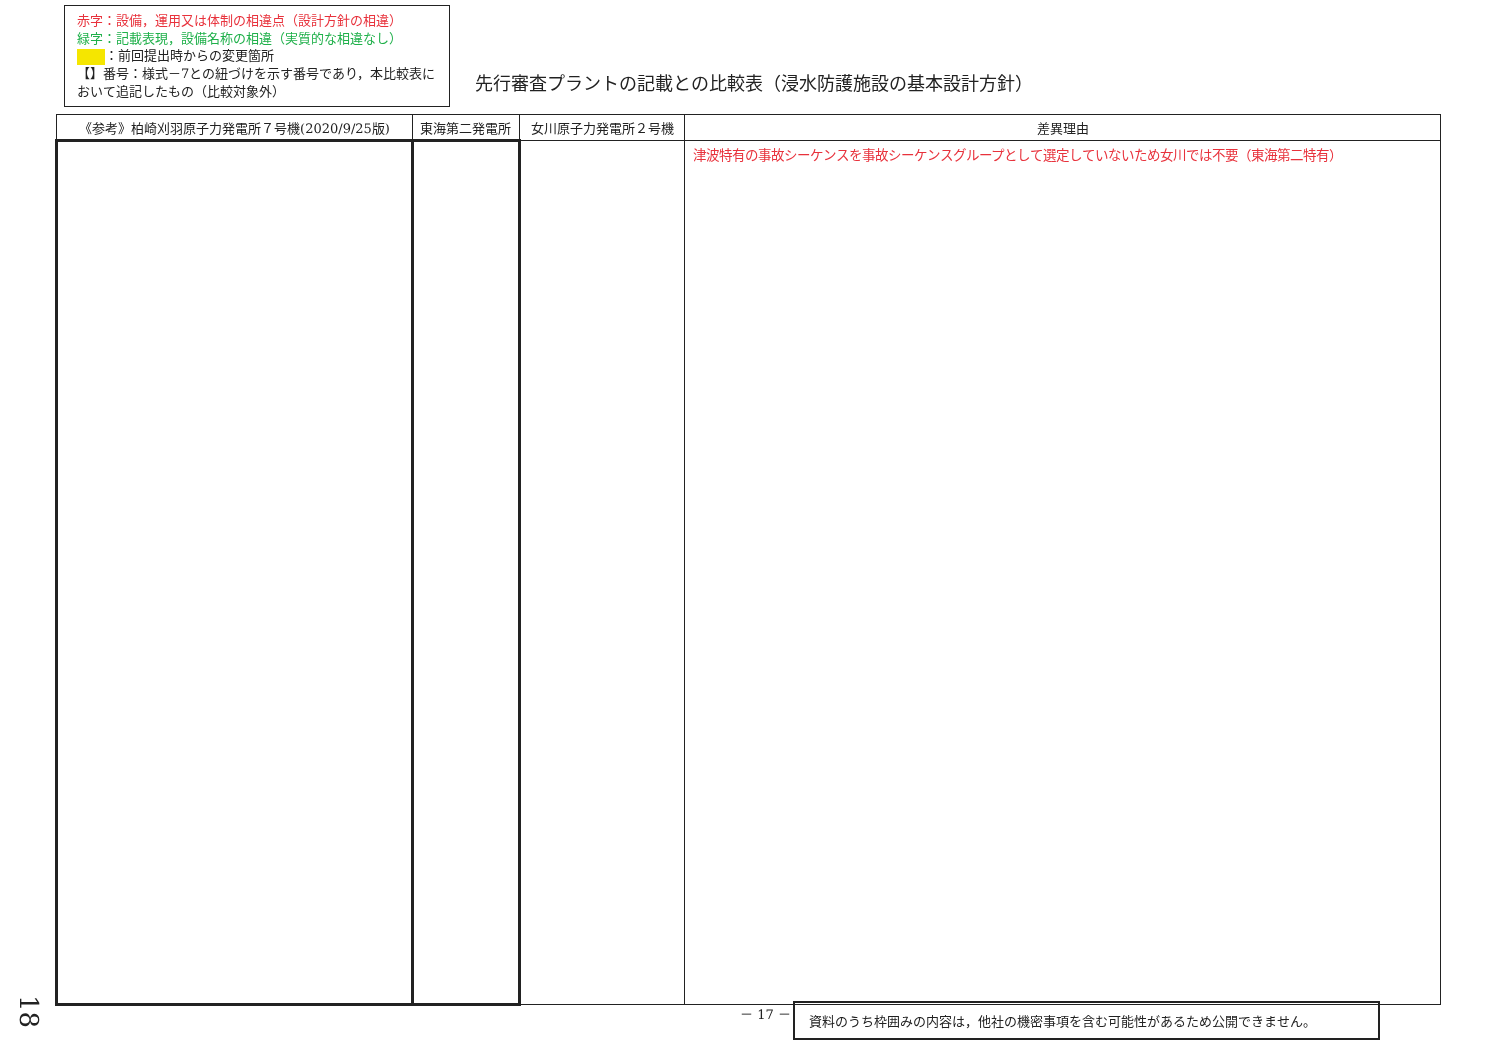赤字：設備，運用又は体制の相違点（設計方針の相違）
緑字：記載表現，設備名称の相違（実質的な相違なし）
：前回提出時からの変更箇所
【】番号：様式－7との紐づけを示す番号であり，本比較表において追記したもの（比較対象外）
先行審査プラントの記載との比較表（浸水防護施設の基本設計方針）
| 《参考》柏崎刈羽原子力発電所７号機(2020/9/25版) | 東海第二発電所 | 女川原子力発電所２号機 | 差異理由 |
| --- | --- | --- | --- |
| | | | 津波特有の事故シーケンスを事故シーケンスグループとして選定していないため女川では不要（東海第二特有） |
18
－ 17 － 資料のうち枠囲みの内容は，他社の機密事項を含む可能性があるため公開できません。